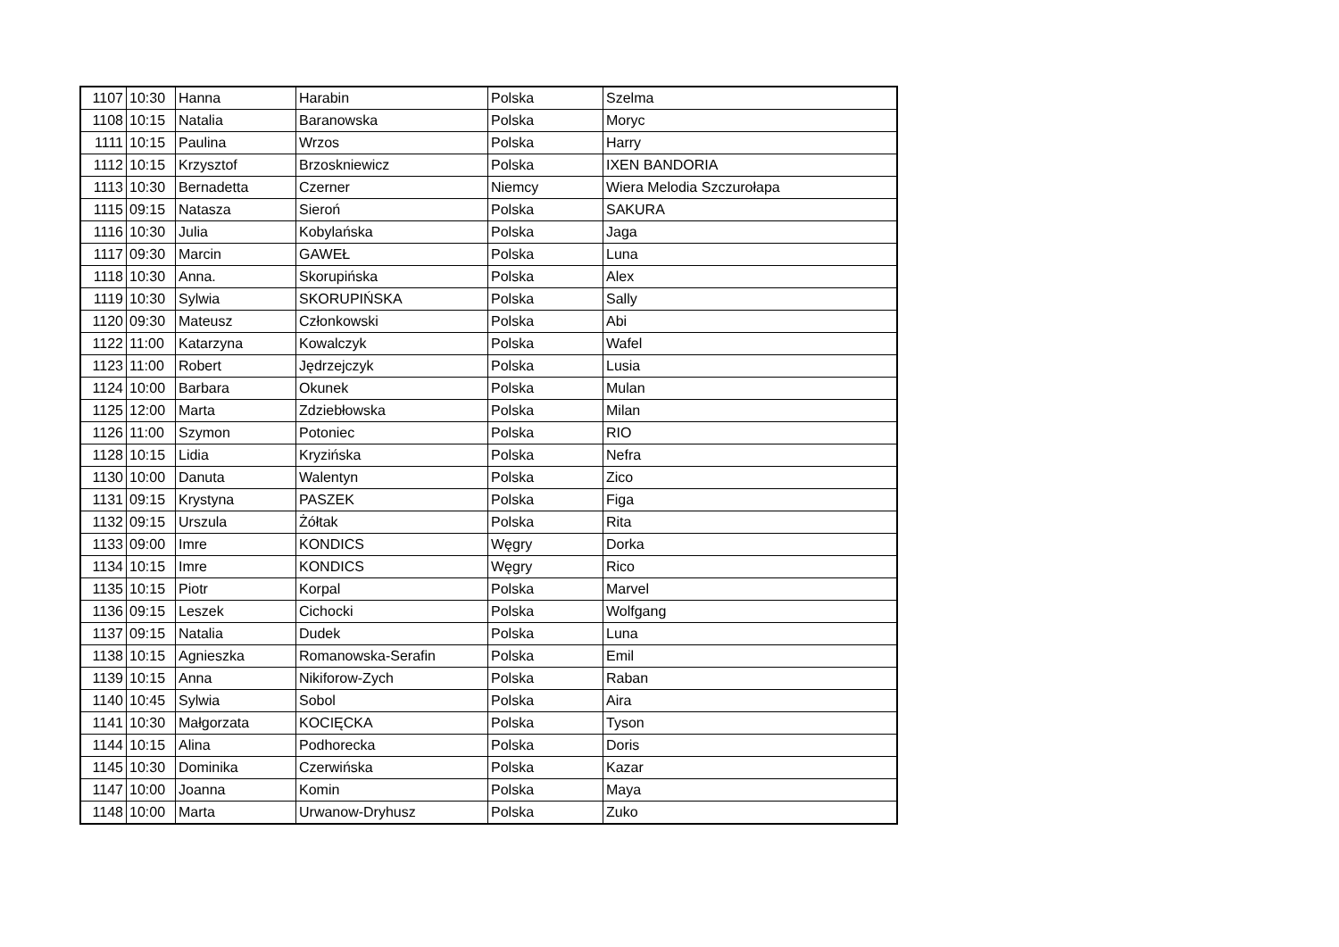| 1107 | 10:30 | Hanna | Harabin | Polska | Szelma |
| 1108 | 10:15 | Natalia | Baranowska | Polska | Moryc |
| 1111 | 10:15 | Paulina | Wrzos | Polska | Harry |
| 1112 | 10:15 | Krzysztof | Brzoskniewicz | Polska | IXEN BANDORIA |
| 1113 | 10:30 | Bernadetta | Czerner | Niemcy | Wiera Melodia Szczurołapa |
| 1115 | 09:15 | Natasza | Sieroń | Polska | SAKURA |
| 1116 | 10:30 | Julia | Kobylańska | Polska | Jaga |
| 1117 | 09:30 | Marcin | GAWEŁ | Polska | Luna |
| 1118 | 10:30 | Anna. | Skorupińska | Polska | Alex |
| 1119 | 10:30 | Sylwia | SKORUPIŃSKA | Polska | Sally |
| 1120 | 09:30 | Mateusz | Członkowski | Polska | Abi |
| 1122 | 11:00 | Katarzyna | Kowalczyk | Polska | Wafel |
| 1123 | 11:00 | Robert | Jędrzejczyk | Polska | Lusia |
| 1124 | 10:00 | Barbara | Okunek | Polska | Mulan |
| 1125 | 12:00 | Marta | Zdziebłowska | Polska | Milan |
| 1126 | 11:00 | Szymon | Potoniec | Polska | RIO |
| 1128 | 10:15 | Lidia | Kryzińska | Polska | Nefra |
| 1130 | 10:00 | Danuta | Walentyn | Polska | Zico |
| 1131 | 09:15 | Krystyna | PASZEK | Polska | Figa |
| 1132 | 09:15 | Urszula | Żółtak | Polska | Rita |
| 1133 | 09:00 | Imre | KONDICS | Węgry | Dorka |
| 1134 | 10:15 | Imre | KONDICS | Węgry | Rico |
| 1135 | 10:15 | Piotr | Korpal | Polska | Marvel |
| 1136 | 09:15 | Leszek | Cichocki | Polska | Wolfgang |
| 1137 | 09:15 | Natalia | Dudek | Polska | Luna |
| 1138 | 10:15 | Agnieszka | Romanowska-Serafin | Polska | Emil |
| 1139 | 10:15 | Anna | Nikiforow-Zych | Polska | Raban |
| 1140 | 10:45 | Sylwia | Sobol | Polska | Aira |
| 1141 | 10:30 | Małgorzata | KOCIĘCKA | Polska | Tyson |
| 1144 | 10:15 | Alina | Podhorecka | Polska | Doris |
| 1145 | 10:30 | Dominika | Czerwińska | Polska | Kazar |
| 1147 | 10:00 | Joanna | Komin | Polska | Maya |
| 1148 | 10:00 | Marta | Urwanow-Dryhusz | Polska | Zuko |